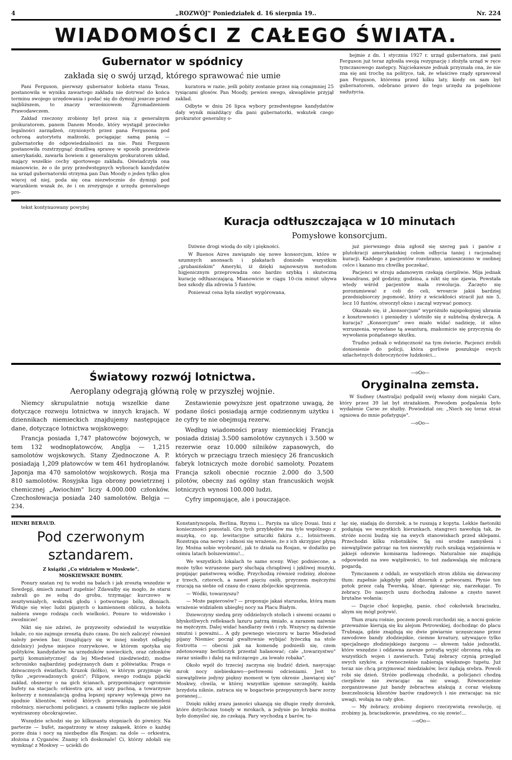4 „ROZWÓJ" Poniedziałek d. 16 sierpnia 19.. Nr. 224
WIADOMOŚCI Z CAŁEGO ŚWIATA.
Gubernator w spódnicy
zakłada się o swój urząd, którego sprawować nie umie
Pani Ferguson, pierwszy gubernator kobieta stanu Texas, postanowiła w wyniku zawartego zakładu nie dotrwać do końca terminu swojego urzędowania i podać się do dymisji jeszcze przed najbliższem, to znaczy wrześniowem Zgromadzeniem Prawodawczem.
Zakład rzeczony zrobiony był przez nią z generalnym prokuratorem, panem Danem Moode, który wystąpił przeciwko legalności zarządzeń, czynionych przez pana Fergusona pod ochroną autorytetu małżonki, pociągając samą panią — gubernatorkę do odpowiedzialności za nie. Pani Ferguson postanowiła rozstrzygnąć drażliwą sprawę w sposób prawdziwie amerykański, zawarła bowiem z generalnym prokuratorem układ, mający wszelkie cechy sportowego zakładu. Oświadczyła ona mianowicie, że o ile przy przedwstępnych wyborach kandydatów na urząd gubernatorski otrzyma pan Dan Moody o jeden tylko głos więcej od niej, poda się ona niezwłocznie do dymisji pod warunkiem wszak że, że i on zrezygnuje z urzędu generalnego pro-
kuratora w razie, jeśli pobity zostanie przez nią conajmniej 25 tysiącami głosów. Pan Moody, pewien swego, skwapliwie przyjął zakład.
Odbyte w dniu 26 lipca wybory przedwstępne kandydatów dały wynik miażdżący dla pani gubernatorki, wskutek czego prokurator generalny o-
bejmie z dn. 1 stycznia 1927 r. urząd gubernatora, zaś pani Ferguson już teraz zgłosiła swoją rezygnację i złożyła urząd w ręce tymczasowego zastępcy. Najciekawsze jednak przyznała ona, że nie zna się ani trochę na polityce, tak, że właściwe rządy sprawował pan Ferguson, któremu przed kilku laty, kiedy on sam był gubernatorem, odebrano prawo do tego urzędu za popełnione nadużycia.
tekst kontynuowany powyżej
Kuracja odtłuszczająca w 10 minutach
Pomysłowe konsorcjum.
Dziwne drogi wiodą do siły i piękności.
W Buenos Aires zawiązało się nowe konsorcjum, które w szumnych anonsach i plakatach doniosło wszystkim „grubasińskim" Ameryki, iż dzięki najnowszym metodom higjenicznym przeprowadza ono bardzo szybką i skuteczną kurację odtłuszczającą. Mianowicie w ciągu 10-ciu minut ubywa bez szkody dla zdrowia 5 funtów.
Ponieważ cena była niezbyt wygórowana,
już pierwszego dnia zgłosił się szereg pań i panów z plutokracji amerykańskiej celem odbycia taniej i racjonalnej kuracji. Każdego z pacjentów rozebrano, umieszczono w osobnej celce i kazano mu chwilkę poczekać.
Pacjenci w stroju adamowym czekają cierpliwie. Mija jednak kwandrans, pół godziny, godzina, a nikt się nie zjawia. Powstała wtedy wśród pacjentów mała rewolucja. Zaczęto się porozumiewać z celi do celi, wreszcie jakiś bardziej przedsiębiorczy jegomość, który z wściekłości stracił już nie 5, lecz 10 funtów, otworzył okno i zaczął wzywać pomocy.
Okazało się, iż „konsorcjum" wypróżniło najspokojniej ubrania z kosztowności i pieniędzy i ulotniło się z subtelną dyskrecją. A kuracja? „Konsorcjum" owo miało widać nadzieję, iż silne wzruszenia, wywołane tą awanturą, znakomicie się przyczynią do wywołania pożądanego skutku.
Trudno jednak o wdzięczność na tym świecie. Pacjenci zrobili doniesienie do policji, która gorliwie poszukuje owych szlachetnych dobroczyńców ludzkości...
Światowy rozwój lotnictwa.
Aeroplany odegrają główną rolę w przyszłej wojnie.
Niemcy skrupulatnie notują wszelkie dane dotyczące rozwoju lotnictwa w innych krajach. W dziennikach niemieckich znajdujemy następujące dane, dotyczące lotnictwa wojskowego:
Francja posiada 1,747 płatowców bojowych, w tem 132 wodnopłatowców, Anglja — 1,215 samolotów wojskowych. Stany Zjednoczone A. P. posiadają 1,209 płatowców w tem 461 hydroplanów. Japonja ma 470 samolotów wojskowych. Rosja ma 810 samolotów. Rosyjska liga obrony powietrznej i chemicznej „Awiochim" liczy 4.000.000 członków. Czechosłowacja posiada 240 samolotów. Belgja — 234.
Zestawienie powyższe jest opatrzone uwagą, że podane ilości posiadają armje codziennym użytku i że cyfry te nie obejmują rezerw.
Według wiadomości prasy niemieckiej Francja posiada dzisiaj 3.500 samolotów czynnych i 3.500 w rezerwie oraz 10.000 silników zapasowych, do których w przeciągu trzech miesięcy 26 francuskich fabryk lotniczych może dorobić samoloty. Pozatem Francja szkoli obecnie rocznie 2.000 do 3,500 pilotów, obecny zaś ogólny stan francuskich wojsk lotniczych wynosi 100.000 ludzi.
Cyfry imponujące, ale i pouczające.
—oOo—
Oryginalna zemsta.
W Sudney (Australja) podpalił swój własny dom niejaki Cars, który przez 39 lat był strażakiem. Powodem podpalenia było wydalenie Carse ze służby. Powiedział on: „Niech się teraz straż ogniowa do mnie pofatyguje".
—oOo—
HENRI BERAUD.
Pod czerwonym sztandarem.
Z książki „Co widziałem w Moskwie".
MOSKIEWSKIE BOMBY.
Ponury szatan rej tu wodzi na balach i jak zresztą wszędzie w Sowdepji, śmiech zamarł zupełnie! Zdawałby się mogło, że starsi zabrali go ze sobą do grobu, trzymając kurczowo w zesztywniałych, wskutek głodu i potwornego bólu, dłoniach. Widuje się więc ludzi pijanych o kamiennem obliczu, a hołota nabiera swego rodzaju cech wielkości. Ponure to widowisko i zwodnicze!
Nikt się nie zdziwi, że przyzwoity odwiedził te wszystkie lokale, co nie zajmuje zresztą dużo czasu. Do nich zaliczyć również należy pewien bar, (znajdujący się w innej niezbyt odległej dzielnicy) jedyne miejsce rozrywkowe, w którem spotyka się polityków, kandydatów na urzędników sowieckich, oraz członków partji komunistycznej! da lej Miedwied (niedźwiedź), modne schronisko najbardziej podejrzanych dam z półświatka; Praga o dziwacznych światłach; Kruzok (kółko), w którym przyjmuje się tylko „wprowadzonych gości"; Filipow, swego rodzaju pijacki zakład, obszerny o na gich ścianach, przypominający ogromnie bufety na stacjach: orkiestra gra, aż uszy puchną, a towarzysze kelnerzy z nonszalancją godną lepszej sprawy wylewają piwo na spodnie klientów, wśród których przeważają podchmieleni robotnicy, nieruchomi policjanci, a czasami tylko zapłacze się jakiś wystraszony obcokrajowiec.
Wszędzie schodzi się po kilkunastu stopniach do piwnicy. Na parterze — bufet, zaopatrzony w stosy zakąsek, które o każdej porze dnia i nocy są niezbędne dla Rosjan; na dole — orkiestra, złożona z Cyganów. Znamy ich doskonale! Ci, którzy zdołali się wymknąć z Moskwy — uciekli do
Konstantynopola, Berlina, Rzymu i... Paryża na ulicę Douai. Inni z konieczności pozostali. Gra tych przybłędów ma tyle wspólnego z muzyką, co np. lewitacyjne sztuczki fakira z... lotnictwem. Rozstraja ona nerwy i odnosi się wrażenie, że z ich skrzypiec płyną łzy. Można sobie wyobrazić, jak to działa na Rosjan, w dodatku po ośmiu latach bolszewizmu!...
We wszystkich lokalach te same sceny. Więc podniecone, a może tylko wzruszone pary słuchają chrapliwej i jękliwej muzyki, popijając państwową wódkę. Przychodzą również rodziny, złożone z trzech, czterech, a nawet pięciu osób, przyczem mężczyźni rzucają na siebie od czasu do czasu zbójeckie spojrzenia.
— Wódki, towarzyszu?
— Może papierosów? — proponuje jakaś staruszka, którą mam wrażenie widziałem ubiegłej nocy na Placu Białym.
Dziewczyny siedzą przy oddzielnych stołach i siwemi oczami o błyskotliwych refleksach lazuru patrzą śmiało, a zarazem naiwnie na mężczyzn. Dalej widać handlarzy świń i ryb. Wszyscy są dziwnie smutni i poważni... A gdy pewnego wieczoru w barze Miedwied pijany Niemiec począł gwałtownie wybijać łyżeczką na stole foxtrotta — obecni jak na komendę podnieśli się, czem zdetonowany berlińczyk przestał hałasować; całe „towarzystwo" zaraz usiadło i dalej na milczącego „za lewało robaka".
Około wpół do trzeciej zaczyna się budzić dzień, nasycając mrok nocy niebieskawo—perłowemi odcieniami. Jest to niewątpliwie jedyny piękny moment w tym okresie „bawiącej się" Moskwy, chwila, w której wszystkie ujemne szczegóły, każda brzydota niknie, zatraca się w bogactwie przepysznych barw zorzy porannej...
Dzięki nikłej zrazu jasności ukazują się długie rzędy dorożek, które dotychczas tonęły w mrokach, a jedynie po brzęku można było domyśleć się, że czekają. Pary wychodzą z barów, tu-
ląc się, siadają do dorożek, a te ruszają z kopyta. Lekkie faetoniki podążają we wszystkich kierunkach, stangreci nawołują tak, że stróże nocni budzą się na swych stanowiskach przed sklepami. Przechodzi kilku robotników. Są oni srodze zamyśleni i niewątpliwie patrząc na ten niezwykły ruch szukają wyjaśnienia w jakiejś odezwie komisarza ludowego. Naturalnie nie znajdują odpowiedzi na swe wątpliwości, to też zadawalają się milczącą pogardą.
Tymczasem z oddali, ze wszystkich stron zbliża się dziwaczny tłum: zupełnie jakgdyby pękł zbiornik z potworami. Płynie ten potok przez całą Twerską, klnąc, śpiesząc się, narzekając. To żebracy. Do naszych uszu dochodzą żałosne a często nawet brutalne wołania:
— Dajcie choć kopiejkę, panie, choć cokolwiek braciszku, abym się mógł pożywić.
Tłum zrazu rośnie, poczem powoli rozchodzi się, a nocni goście przeważnie kierują się ku alejom Petrowskiej, dochodząc do placu Trubnaja, gdzie znajdują się dwie piwiarnie uczęszczane przez zawodowe bandy złodziejskie, ciemne kreatury, używające tylko specjalnego złodziejskiego żargonu — słowem takie jednostki, które wszędzie i oddawna zawsze potrafią wyjść obronną ręką ze wszystkich wojen i zawieruch. Tutaj żebracy czynią przegląd swych szyków, a równocześnie nabierają większego tupetu. Już teraz nie chcą przyjmować miedziaków, lecz żądają srebra. Powoli robi się dzień. Stróże podlewają chodniki, a policjanci chodzą cierpliwie nie zwracając na nic uwagi. Równocześnie zorganizowane już bandy żebractwa atakują z coraz większą bezczelnością klientów barów rządowych i nie zwracając na nic uwagi, wołają na cały głos.
— My żebracy, zrobimy dopiero rzeczywistą rewolucję, oj zrobimy ją, braciszkowie, prawdziwą, co się zowie!...
—oOo—